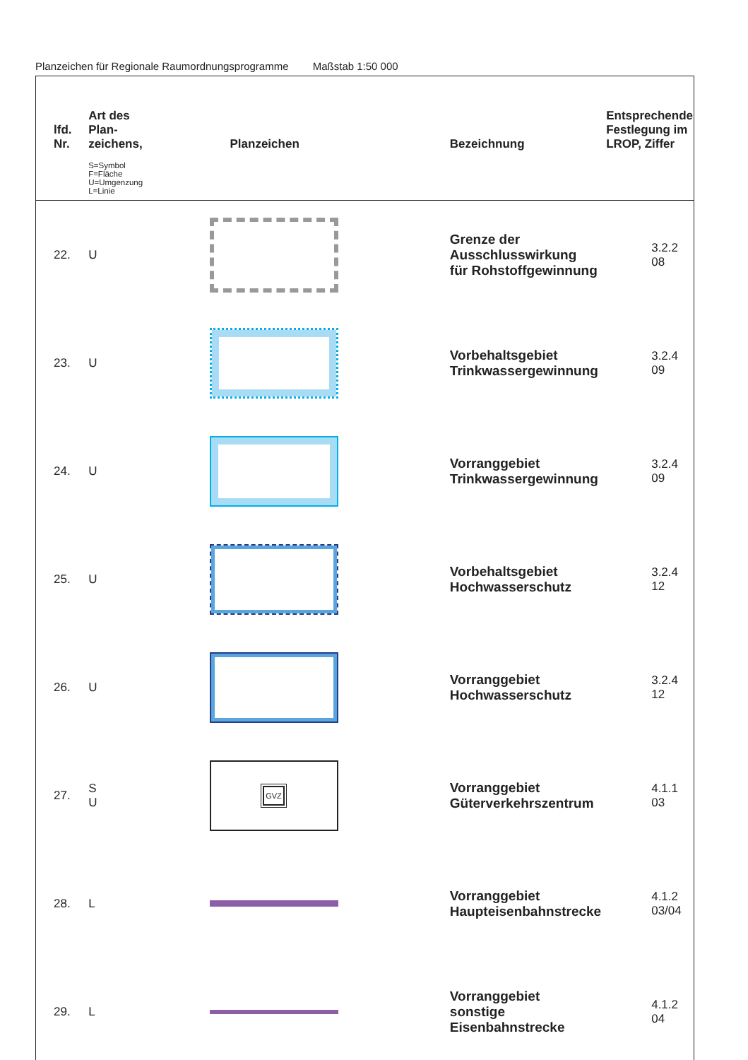Planzeichen für Regionale Raumordnungsprogramme Maßstab 1:50 000
| lfd. Nr. | Art des Plan- zeichens, S=Symbol F=Fläche U=Umgenzung L=Linie | Planzeichen | Bezeichnung | Entsprechende Festlegung im LROP, Ziffer |
| --- | --- | --- | --- | --- |
| 22. | U | | Grenze der Ausschlusswirkung für Rohstoffgewinnung | 3.2.2 08 |
| 23. | U | | Vorbehaltsgebiet Trinkwassergewinnung | 3.2.4 09 |
| 24. | U | | Vorranggebiet Trinkwassergewinnung | 3.2.4 09 |
| 25. | U | | Vorbehaltsgebiet Hochwasserschutz | 3.2.4 12 |
| 26. | U | | Vorranggebiet Hochwasserschutz | 3.2.4 12 |
| 27. | S U | GVZ | Vorranggebiet Güterverkehrszentrum | 4.1.1 03 |
| 28. | L | | Vorranggebiet Haupteisenbahnstrecke | 4.1.2 03/04 |
| 29. | L | | Vorranggebiet sonstige Eisenbahnstrecke | 4.1.2 04 |